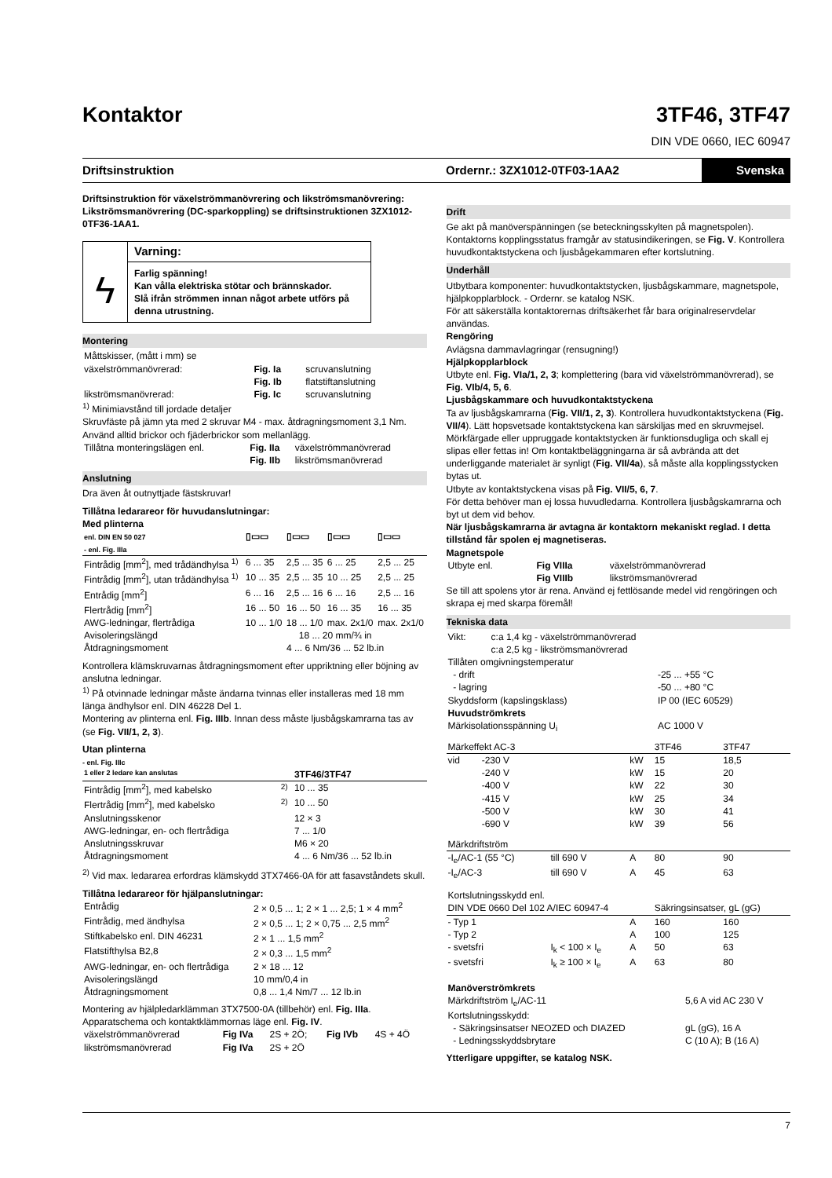Kontaktor
3TF46, 3TF47
DIN VDE 0660, IEC 60947
Driftsinstruktion Ordernr.: 3ZX1012-0TF03-1AA2 Svenska
Driftsinstruktion för växelströmmanövrering och likströmsmanövrering: Likströmsmanövrering (DC-sparkoppling) se driftsinstruktionen 3ZX1012-0TF36-1AA1.
ϟ
Varning:
Farlig spänning!
Kan vålla elektriska stötar och brännskador.
Slå ifrån strömmen innan något arbete utförs på denna utrustning.
Montering
| Måttskisser, (mått i mm) se | | |
| växelströmmanövrerad: | Fig. Ia | scruvanslutning |
| | Fig. Ib | flatstiftanslutning |
| likströmsmanövrerad: | Fig. Ic | scruvanslutning |
<sup>1)</sup> Minimiavstånd till jordade detaljer
Skruvfäste på jämn yta med 2 skruvar M4 - max. åtdragningsmoment 3,1 Nm. Använd alltid brickor och fjäderbrickor som mellanlägg.
| Tillåtna monteringslägen enl. | Fig. IIa | växelströmmanövrerad |
| | Fig. IIb | likströmsmanövrerad |
Anslutning
Dra även åt outnyttjade fästskruvar!
Tillåtna ledarareor för huvudanslutningar:
Med plinterna
| enl. DIN EN 50 027 - enl. Fig. IIIa | ▯▭▭ | ▯▭▭ | ▯▭▭ | ▯▭▭ |
| --- | --- | --- | --- | --- |
| Fintrådig [mm<sup>2</sup>], med trådändhylsa <sup>1)</sup> | 6 ... 35 | 2,5 ... 35 | 6 ... 25 | 2,5 ... 25 |
| Fintrådig [mm<sup>2</sup>], utan trådändhylsa <sup>1)</sup> | 10 ... 35 | 2,5 ... 35 | 10 ... 25 | 2,5 ... 25 |
| Entrådig [mm<sup>2</sup>] | 6 ... 16 | 2,5 ... 16 | 6 ... 16 | 2,5 ... 16 |
| Flertrådig [mm<sup>2</sup>] | 16 ... 50 | 16 ... 50 | 16 ... 35 | 16 ... 35 |
| AWG-ledningar, flertrådiga | 10 ... 1/0 | 18 ... 1/0 | max. 2x1/0 | max. 2x1/0 |
| Avisoleringslängd | 18 ... 20 mm/¾ in | | | |
| Åtdragningsmoment | 4 ... 6 Nm/36 ... 52 lb.in | | | |
Kontrollera klämskruvarnas åtdragningsmoment efter uppriktning eller böjning av anslutna ledningar.
<sup>1)</sup> På otvinnade ledningar måste ändarna tvinnas eller installeras med 18 mm länga ändhylsor enl. DIN 46228 Del 1.
Montering av plinterna enl. Fig. IIIb. Innan dess måste ljusbågskamrarna tas av (se Fig. VII/1, 2, 3).
Utan plinterna
- enl. Fig. IIIc
| 1 eller 2 ledare kan anslutas | | 3TF46/3TF47 |
| --- | --- | --- |
| Fintrådig [mm<sup>2</sup>], med kabelsko | <sup>2)</sup> | 10 ... 35 |
| Flertrådig [mm<sup>2</sup>], med kabelsko | <sup>2)</sup> | 10 ... 50 |
| Anslutningsskenor | | 12 × 3 |
| AWG-ledningar, en- och flertrådiga | | 7 ... 1/0 |
| Anslutningsskruvar | | M6 × 20 |
| Åtdragningsmoment | | 4 ... 6 Nm/36 ... 52 lb.in |
<sup>2)</sup> Vid max. ledararea erfordras klämskydd 3TX7466-0A för att fasavståndets skull.
Tillåtna ledarareor för hjälpanslutningar:
| Entrådig | 2 × 0,5 ... 1; 2 × 1 ... 2,5; 1 × 4 mm<sup>2</sup> |
| Fintrådig, med ändhylsa | 2 × 0,5 ... 1; 2 × 0,75 ... 2,5 mm<sup>2</sup> |
| Stiftkabelsko enl. DIN 46231 | 2 × 1 ... 1,5 mm<sup>2</sup> |
| Flatstifthylsa B2,8 | 2 × 0,3 ... 1,5 mm<sup>2</sup> |
| AWG-ledningar, en- och flertrådiga | 2 × 18 ... 12 |
| Avisoleringslängd | 10 mm/0,4 in |
| Åtdragningsmoment | 0,8 ... 1,4 Nm/7 ... 12 lb.in |
Montering av hjälpledarklämman 3TX7500-0A (tillbehör) enl. Fig. IIIa.
Apparatschema och kontaktklämmornas läge enl. Fig. IV.
| växelströmmanövrerad | Fig IVa | 2S + 2Ö; | Fig IVb | 4S + 4Ö |
| likströmsmanövrerad | Fig IVa | 2S + 2Ö | | |
Drift
Ge akt på manöverspänningen (se beteckningsskylten på magnetspolen). Kontaktorns kopplingsstatus framgår av statusindikeringen, se Fig. V. Kontrollera huvudkontaktstyckena och ljusbågekammaren efter kortslutning.
Underhåll
Utbytbara komponenter: huvudkontaktstycken, ljusbågskammare, magnetspole, hjälpkopplarblock. - Ordernr. se katalog NSK.
För att säkerställa kontaktorernas driftsäkerhet får bara originalreservdelar användas.
Rengöring
Avlägsna dammavlagringar (rensugning!)
Hjälpkopplarblock
Utbyte enl. Fig. VIa/1, 2, 3; komplettering (bara vid växelströmmanövrerad), se Fig. VIb/4, 5, 6.
Ljusbågskammare och huvudkontaktstyckena
Ta av ljusbågskamrarna (Fig. VII/1, 2, 3). Kontrollera huvudkontaktstyckena (Fig. VII/4). Lätt hopsvetsade kontaktstyckena kan särskiljas med en skruvmejsel.
Mörkfärgade eller uppruggade kontaktstycken är funktionsdugliga och skall ej slipas eller fettas in! Om kontaktbeläggningarna är så avbrända att det underliggande materialet är synligt (Fig. VII/4a), så måste alla kopplingsstycken bytas ut.
Utbyte av kontaktstyckena visas på Fig. VII/5, 6, 7.
För detta behöver man ej lossa huvudledarna. Kontrollera ljusbågskamrarna och byt ut dem vid behov.
När ljusbågskamrarna är avtagna är kontaktorn mekaniskt reglad. I detta tillstånd får spolen ej magnetiseras.
Magnetspole
| Utbyte enl. | Fig VIIIa | växelströmmanövrerad |
| | Fig VIIIb | likströmsmanövrerad |
Se till att spolens ytor är rena. Använd ej fettlösande medel vid rengöringen och skrapa ej med skarpa föremål!
Tekniska data
| Vikt: | c:a 1,4 kg - växelströmmanövrerad |
| | c:a 2,5 kg - likströmsmanövrerad |
| Tillåten omgivningstemperatur | |
| - drift | -25 ... +55 °C |
| - lagring | -50 ... +80 °C |
| Skyddsform (kapslingsklass) | IP 00 (IEC 60529) |
| Huvudströmkrets | |
| Märkisolationsspänning U<sub>i</sub> | AC 1000 V |
| Märkeffekt AC-3 | | | | 3TF46 | 3TF47 |
| --- | --- | --- | --- | --- | --- |
| vid | -230 V | | kW | 15 | 18,5 |
| | -240 V | | kW | 15 | 20 |
| | -400 V | | kW | 22 | 30 |
| | -415 V | | kW | 25 | 34 |
| | -500 V | | kW | 30 | 41 |
| | -690 V | | kW | 39 | 56 |
| Märkdriftström | | | | | |
| -I<sub>e</sub>/AC-1 (55 °C) | | till 690 V | A | 80 | 90 |
| -I<sub>e</sub>/AC-3 | | till 690 V | A | 45 | 63 |
| Kortslutningsskydd enl. DIN VDE 0660 Del 102 A/IEC 60947-4 | | | | Säkringsinsatser, gL (gG) | |
| - Typ 1 | | | A | 160 | 160 |
| - Typ 2 | | | A | 100 | 125 |
| - svetsfri | | I<sub>k</sub> < 100 × I<sub>e</sub> | A | 50 | 63 |
| - svetsfri | | I<sub>k</sub> ≥ 100 × I<sub>e</sub> | A | 63 | 80 |
| Manöverströmkrets | |
| Märkdriftström I<sub>e</sub>/AC-11 | 5,6 A vid AC 230 V |
| Kortslutningsskydd: | |
| - Säkringsinsatser NEOZED och DIAZED | gL (gG), 16 A |
| - Ledningsskyddsbrytare | C (10 A); B (16 A) |
Ytterligare uppgifter, se katalog NSK.
7